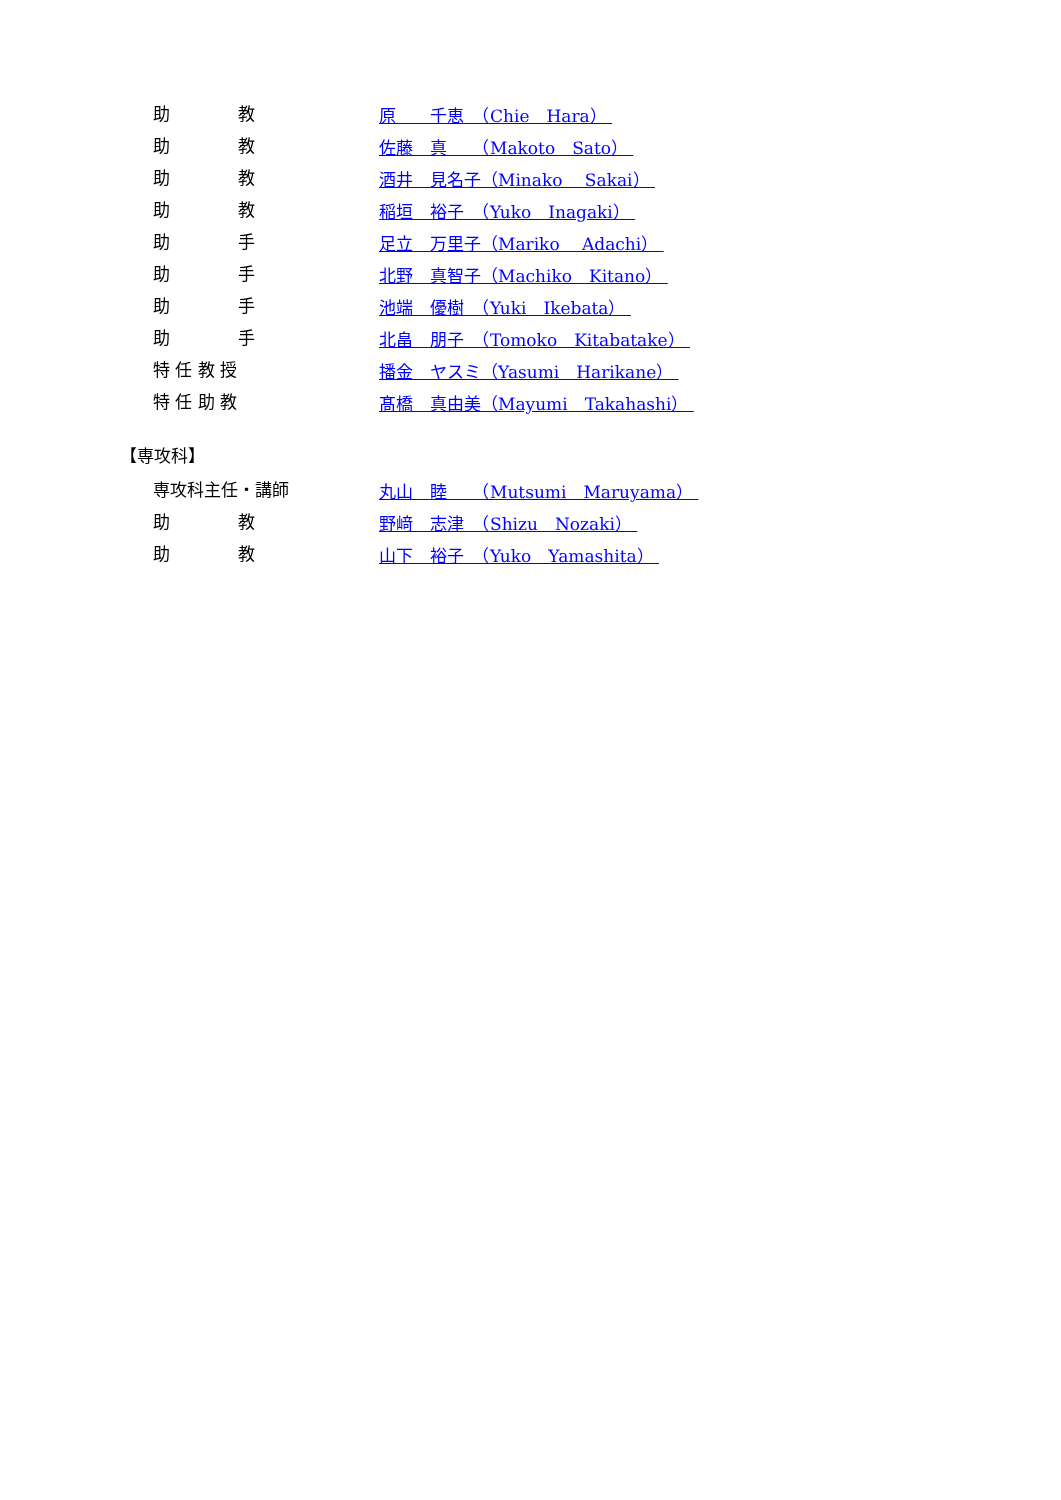助　　　　教 原　　千恵　（Chie　Hara）
助　　　　教 佐藤　真　　（Makoto　Sato）
助　　　　教 酒井　見名子（Minako　 Sakai）
助　　　　教 稲垣　裕子　（Yuko　Inagaki）
助　　　　手 足立　万里子（Mariko　 Adachi）
助　　　　手 北野　真智子（Machiko　Kitano）
助　　　　手 池端　優樹　（Yuki　Ikebata）
助　　　　手 北畠　朋子　（Tomoko　Kitabatake）
特 任 教 授 播金　ヤスミ（Yasumi　Harikane）
特 任 助 教 髙橋　真由美（Mayumi　Takahashi）
【専攻科】
専攻科主任・講師 丸山　睦　　（Mutsumi　Maruyama）
助　　　　教 野﨑　志津　（Shizu　Nozaki）
助　　　　教 山下　裕子　（Yuko　Yamashita）